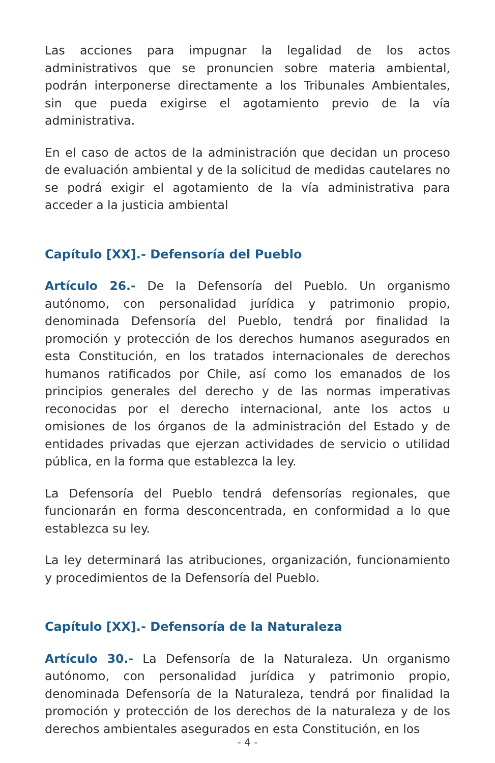Las acciones para impugnar la legalidad de los actos administrativos que se pronuncien sobre materia ambiental, podrán interponerse directamente a los Tribunales Ambientales, sin que pueda exigirse el agotamiento previo de la vía administrativa.
En el caso de actos de la administración que decidan un proceso de evaluación ambiental y de la solicitud de medidas cautelares no se podrá exigir el agotamiento de la vía administrativa para acceder a la justicia ambiental
Capítulo [XX].- Defensoría del Pueblo
Artículo 26.- De la Defensoría del Pueblo. Un organismo autónomo, con personalidad jurídica y patrimonio propio, denominada Defensoría del Pueblo, tendrá por finalidad la promoción y protección de los derechos humanos asegurados en esta Constitución, en los tratados internacionales de derechos humanos ratificados por Chile, así como los emanados de los principios generales del derecho y de las normas imperativas reconocidas por el derecho internacional, ante los actos u omisiones de los órganos de la administración del Estado y de entidades privadas que ejerzan actividades de servicio o utilidad pública, en la forma que establezca la ley.
La Defensoría del Pueblo tendrá defensorías regionales, que funcionarán en forma desconcentrada, en conformidad a lo que establezca su ley.
La ley determinará las atribuciones, organización, funcionamiento y procedimientos de la Defensoría del Pueblo.
Capítulo [XX].- Defensoría de la Naturaleza
Artículo 30.- La Defensoría de la Naturaleza. Un organismo autónomo, con personalidad jurídica y patrimonio propio, denominada Defensoría de la Naturaleza, tendrá por finalidad la promoción y protección de los derechos de la naturaleza y de los derechos ambientales asegurados en esta Constitución, en los
- 4 -